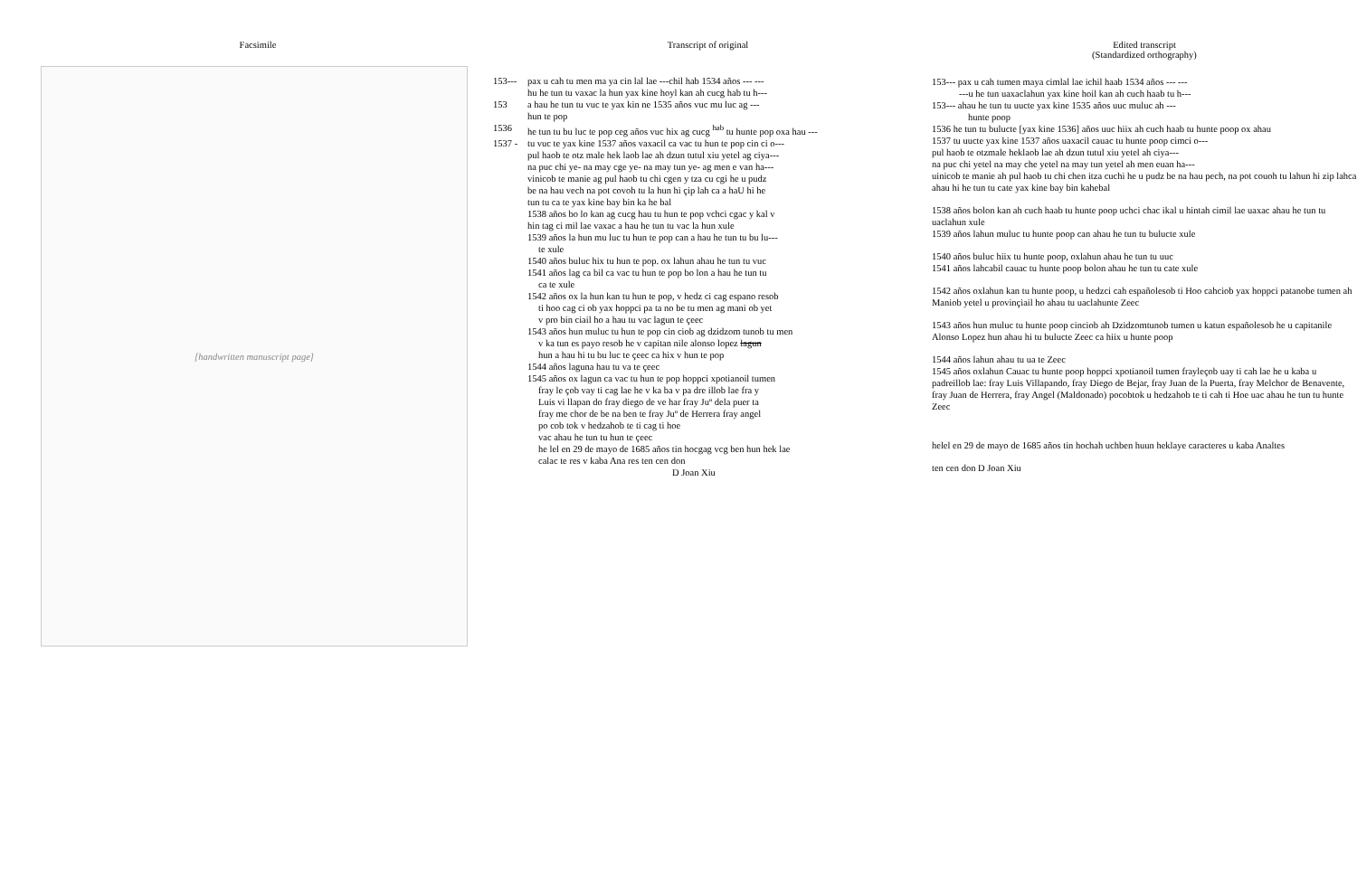Facsimile
[handwritten manuscript page]
Transcript of original
153--- pax u cah tu men ma ya cin lal lae ---chil hab 1534 años --- ---
hu he tun tu vaxac la hun yax kine hoyl kan ah cucg hab tu h---
153 a hau he tun tu vuc te yax kin ne 1535 años vuc mu luc ag ---
hun te pop
1536 he tun tu bu luc te pop ceg años vuc hix ag cucg <sup>hab</sup> tu hunte pop oxa hau ---
1537 - tu vuc te yax kine 1537 años vaxacil ca vac tu hun te pop cin ci o---
pul haob te otz male hek laob lae ah dzun tutul xiu yetel ag ciya---
na puc chi ye- na may cge ye- na may tun ye- ag men e van ha---
vinicob te manie ag pul haob tu chi cgen y tza cu cgi he u pudz
be na hau vech na pot covoh tu la hun hi çip lah ca a haU hi he
tun tu ca te yax kine bay bin ka he bal
1538 años bo lo kan ag cucg hau tu hun te pop vchci cgac y kal v
hin tag ci mil lae vaxac a hau he tun tu vac la hun xule
1539 años la hun mu luc tu hun te pop can a hau he tun tu bu lu---
te xule
1540 años buluc hix tu hun te pop. ox lahun ahau he tun tu vuc
1541 años lag ca bil ca vac tu hun te pop bo lon a hau he tun tu
ca te xule
1542 años ox la hun kan tu hun te pop, v hedz ci cag espano resob
ti hoo cag ci ob yax hoppci pa ta no be tu men ag mani ob yet
v pro bin ciail ho a hau tu vac lagun te çeec
1543 años hun muluc tu hun te pop cin ciob ag dzidzom tunob tu men
v ka tun es payo resob he v capitan nile alonso lopez lagun
hun a hau hi tu bu luc te çeec ca hix v hun te pop
1544 años laguna hau tu va te çeec
1545 años ox lagun ca vac tu hun te pop hoppci xpotianoil tumen
fray le çob vay ti cag lae he v ka ba v pa dre illob lae fra y
Luis vi llapan do fray diego de ve har fray Juº dela puer ta
fray me chor de be na ben te fray Juº de Herrera fray angel
po cob tok v hedzahob te ti cag ti hoe
vac ahau he tun tu hun te çeec
he lel en 29 de mayo de 1685 años tin hocgag vcg ben hun hek lae
calac te res v kaba Ana res ten cen don
D Joan Xiu
Edited transcript
(Standardized orthography)
153--- pax u cah tumen maya cimlal lae ichil haab 1534 años --- ---
---u he tun uaxaclahun yax kine hoil kan ah cuch haab tu h---
153--- ahau he tun tu uucte yax kine 1535 años uuc muluc ah ---
hunte poop
1536 he tun tu bulucte [yax kine 1536] años uuc hiix ah cuch haab tu hunte poop ox ahau
1537 tu uucte yax kine 1537 años uaxacil cauac tu hunte poop cimci o---
pul haob te otzmale heklaob lae ah dzun tutul xiu yetel ah ciya---
na puc chi yetel na may che yetel na may tun yetel ah men euan ha---
uinicob te manie ah pul haob tu chi chen itza cuchi he u pudz be na hau pech, na pot couoh tu lahun hi zip lahca ahau hi he tun tu cate yax kine bay bin kahebal
1538 años bolon kan ah cuch haab tu hunte poop uchci chac ikal u hintah cimil lae uaxac ahau he tun tu uaclahun xule
1539 años lahun muluc tu hunte poop can ahau he tun tu bulucte xule
1540 años buluc hiix tu hunte poop, oxlahun ahau he tun tu uuc
1541 años lahcabil cauac tu hunte poop bolon ahau he tun tu cate xule
1542 años oxlahun kan tu hunte poop, u hedzci cah españolesob ti Hoo cahciob yax hoppci patanobe tumen ah Maniob yetel u provinçiail ho ahau tu uaclahunte Zeec
1543 años hun muluc tu hunte poop cinciob ah Dzidzomtunob tumen u katun españolesob he u capitanile Alonso Lopez hun ahau hi tu bulucte Zeec ca hiix u hunte poop
1544 años lahun ahau tu ua te Zeec
1545 años oxlahun Cauac tu hunte poop hoppci xpotianoil tumen frayleçob uay ti cah lae he u kaba u padreillob lae: fray Luis Villapando, fray Diego de Bejar, fray Juan de la Puerta, fray Melchor de Benavente, fray Juan de Herrera, fray Angel (Maldonado) pocobtok u hedzahob te ti cah ti Hoe uac ahau he tun tu hunte Zeec
helel en 29 de mayo de 1685 años tin hochah uchben huun heklaye caracteres u kaba Analtes
ten cen don D Joan Xiu